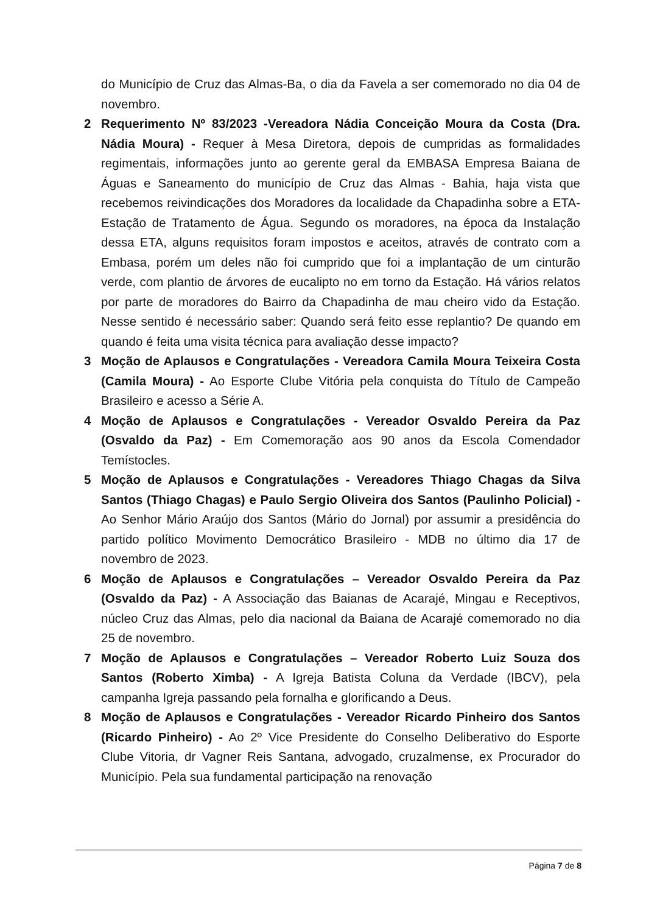do Município de Cruz das Almas-Ba, o dia da Favela a ser comemorado no dia 04 de novembro.
2 Requerimento Nº 83/2023 -Vereadora Nádia Conceição Moura da Costa (Dra. Nádia Moura) - Requer à Mesa Diretora, depois de cumpridas as formalidades regimentais, informações junto ao gerente geral da EMBASA Empresa Baiana de Águas e Saneamento do município de Cruz das Almas - Bahia, haja vista que recebemos reivindicações dos Moradores da localidade da Chapadinha sobre a ETA-Estação de Tratamento de Água. Segundo os moradores, na época da Instalação dessa ETA, alguns requisitos foram impostos e aceitos, através de contrato com a Embasa, porém um deles não foi cumprido que foi a implantação de um cinturão verde, com plantio de árvores de eucalipto no em torno da Estação. Há vários relatos por parte de moradores do Bairro da Chapadinha de mau cheiro vido da Estação. Nesse sentido é necessário saber: Quando será feito esse replantio? De quando em quando é feita uma visita técnica para avaliação desse impacto?
3 Moção de Aplausos e Congratulações - Vereadora Camila Moura Teixeira Costa (Camila Moura) - Ao Esporte Clube Vitória pela conquista do Título de Campeão Brasileiro e acesso a Série A.
4 Moção de Aplausos e Congratulações - Vereador Osvaldo Pereira da Paz (Osvaldo da Paz) - Em Comemoração aos 90 anos da Escola Comendador Temístocles.
5 Moção de Aplausos e Congratulações - Vereadores Thiago Chagas da Silva Santos (Thiago Chagas) e Paulo Sergio Oliveira dos Santos (Paulinho Policial) - Ao Senhor Mário Araújo dos Santos (Mário do Jornal) por assumir a presidência do partido político Movimento Democrático Brasileiro - MDB no último dia 17 de novembro de 2023.
6 Moção de Aplausos e Congratulações – Vereador Osvaldo Pereira da Paz (Osvaldo da Paz) - A Associação das Baianas de Acarajé, Mingau e Receptivos, núcleo Cruz das Almas, pelo dia nacional da Baiana de Acarajé comemorado no dia 25 de novembro.
7 Moção de Aplausos e Congratulações – Vereador Roberto Luiz Souza dos Santos (Roberto Ximba) - A Igreja Batista Coluna da Verdade (IBCV), pela campanha Igreja passando pela fornalha e glorificando a Deus.
8 Moção de Aplausos e Congratulações - Vereador Ricardo Pinheiro dos Santos (Ricardo Pinheiro) - Ao 2º Vice Presidente do Conselho Deliberativo do Esporte Clube Vitoria, dr Vagner Reis Santana, advogado, cruzalmense, ex Procurador do Município. Pela sua fundamental participação na renovação
Página 7 de 8